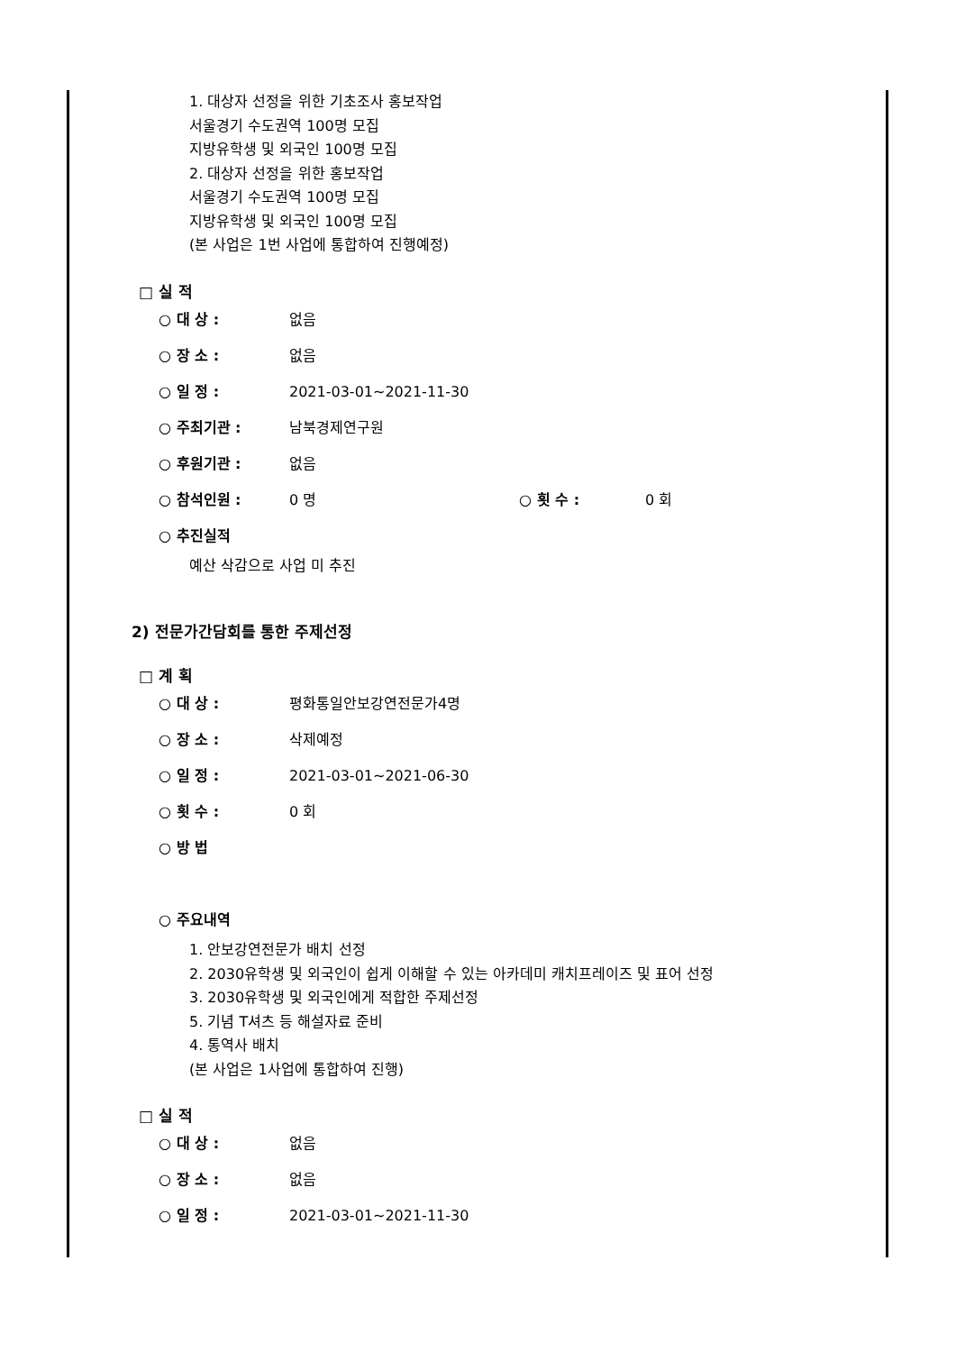1. 대상자 선정을 위한 기초조사 홍보작업
서울경기 수도권역 100명 모집
지방유학생 및 외국인 100명 모집
2. 대상자 선정을 위한 홍보작업
서울경기 수도권역 100명 모집
지방유학생 및 외국인 100명 모집
(본 사업은 1번 사업에 통합하여 진행예정)
□ 실 적
○ 대 상 : 없음
○ 장 소 : 없음
○ 일 정 : 2021-03-01~2021-11-30
○ 주최기관 : 남북경제연구원
○ 후원기관 : 없음
○ 참석인원 : 0 명 ○ 횟 수 : 0 회
○ 추진실적
예산 삭감으로 사업 미 추진
2) 전문가간담회를 통한 주제선정
□ 계 획
○ 대 상 : 평화통일안보강연전문가4명
○ 장 소 : 삭제예정
○ 일 정 : 2021-03-01~2021-06-30
○ 횟 수 : 0 회
○ 방 법
○ 주요내역
1. 안보강연전문가 배치 선정
2. 2030유학생 및 외국인이 쉽게 이해할 수 있는 아카데미 캐치프레이즈 및 표어 선정
3. 2030유학생 및 외국인에게 적합한 주제선정
5. 기념 T셔츠 등 해설자료 준비
4. 통역사 배치
(본 사업은 1사업에 통합하여 진행)
□ 실 적
○ 대 상 : 없음
○ 장 소 : 없음
○ 일 정 : 2021-03-01~2021-11-30